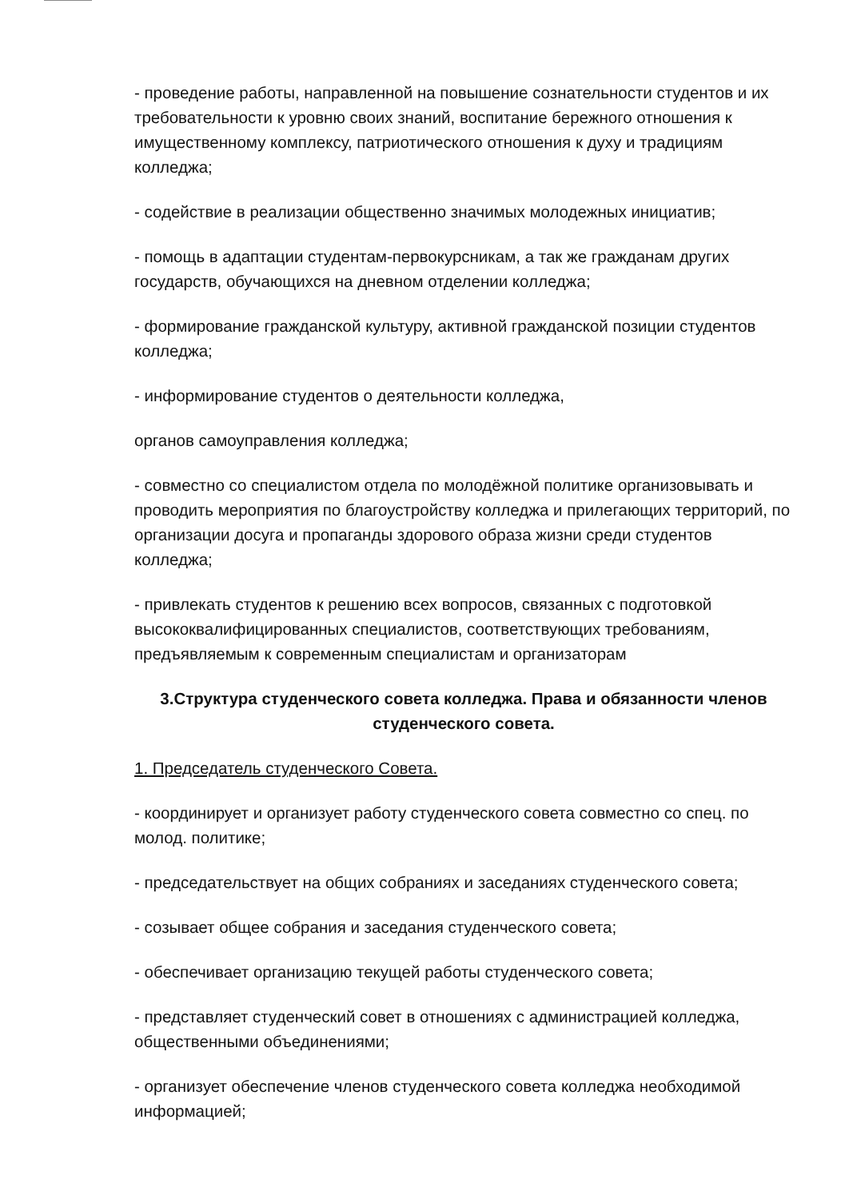- проведение работы, направленной на повышение сознательности студентов и их требовательности к уровню своих знаний, воспитание бережного отношения к имущественному комплексу, патриотического отношения к духу и традициям колледжа;
- содействие в реализации общественно значимых молодежных инициатив;
- помощь в адаптации студентам-первокурсникам, а так же гражданам других государств, обучающихся на дневном отделении колледжа;
- формирование гражданской культуру, активной гражданской позиции студентов колледжа;
- информирование студентов о деятельности колледжа,
органов самоуправления колледжа;
- совместно со специалистом отдела по молодёжной политике организовывать и проводить мероприятия по благоустройству колледжа и прилегающих территорий, по организации досуга и пропаганды здорового образа жизни среди студентов колледжа;
- привлекать студентов к решению всех вопросов, связанных с подготовкой высококвалифицированных специалистов, соответствующих требованиям, предъявляемым к современным специалистам и организаторам
3.Структура студенческого совета колледжа. Права и обязанности членов студенческого совета.
1. Председатель студенческого Совета.
- координирует и организует работу студенческого совета совместно со спец. по молод. политике;
- председательствует на общих собраниях и заседаниях студенческого совета;
- созывает общее собрания и заседания студенческого совета;
- обеспечивает организацию текущей работы студенческого совета;
- представляет студенческий совет в отношениях с администрацией колледжа, общественными объединениями;
- организует обеспечение членов студенческого совета колледжа необходимой информацией;